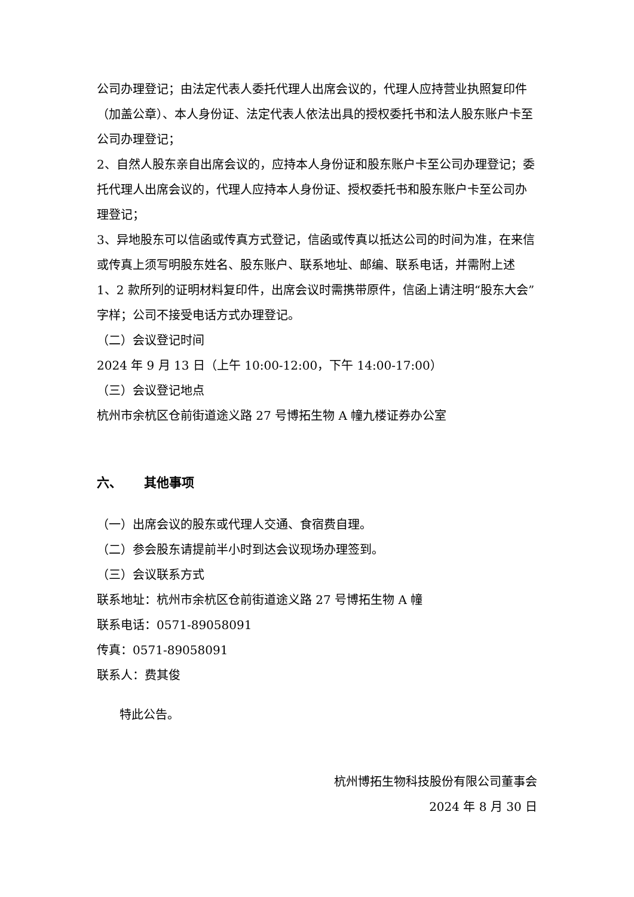公司办理登记；由法定代表人委托代理人出席会议的，代理人应持营业执照复印件（加盖公章）、本人身份证、法定代表人依法出具的授权委托书和法人股东账户卡至公司办理登记；
2、自然人股东亲自出席会议的，应持本人身份证和股东账户卡至公司办理登记；委托代理人出席会议的，代理人应持本人身份证、授权委托书和股东账户卡至公司办理登记；
3、异地股东可以信函或传真方式登记，信函或传真以抵达公司的时间为准，在来信或传真上须写明股东姓名、股东账户、联系地址、邮编、联系电话，并需附上述 1、2 款所列的证明材料复印件，出席会议时需携带原件，信函上请注明“股东大会”字样；公司不接受电话方式办理登记。
（二）会议登记时间
2024 年 9 月 13 日（上午 10:00-12:00，下午 14:00-17:00）
（三）会议登记地点
杭州市余杭区仓前街道途义路 27 号博拓生物 A 幢九楼证券办公室
六、 其他事项
（一）出席会议的股东或代理人交通、食宿费自理。
（二）参会股东请提前半小时到达会议现场办理签到。
（三）会议联系方式
联系地址：杭州市余杭区仓前街道途义路 27 号博拓生物 A 幢
联系电话：0571-89058091
传真：0571-89058091
联系人：费其俊
特此公告。
杭州博拓生物科技股份有限公司董事会
2024 年 8 月 30 日